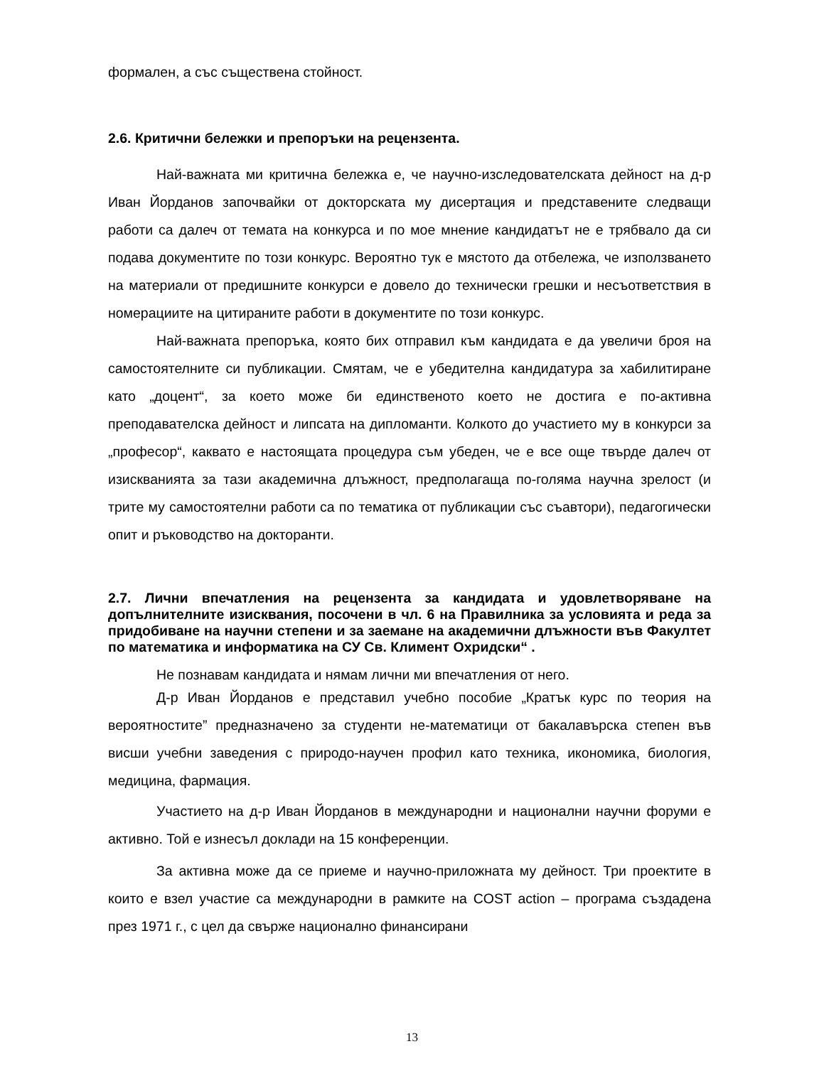формален, а със съществена стойност.
2.6. Критични бележки и препоръки на рецензента.
Най-важната ми критична бележка е, че научно-изследователската дейност на д-р Иван Йорданов започвайки от докторската му дисертация и представените следващи работи са далеч от темата на конкурса и по мое мнение кандидатът не е трябвало да си подава документите по този конкурс. Вероятно тук е мястото да отбележа, че използването на материали от предишните конкурси е довело до технически грешки и несъответствия в номерациите на цитираните работи в документите по този конкурс.
Най-важната препоръка, която бих отправил към кандидата е да увеличи броя на самостоятелните си публикации. Смятам, че е убедителна кандидатура за хабилитиране като „доцент“, за което може би единственото което не достига е по-активна преподавателска дейност и липсата на дипломанти. Колкото до участието му в конкурси за „професор“, каквато е настоящата процедура съм убеден, че е все още твърде далеч от изискванията за тази академична длъжност, предполагаща по-голяма научна зрелост (и трите му самостоятелни работи са по тематика от публикации със съавтори), педагогически опит и ръководство на докторанти.
2.7. Лични впечатления на рецензента за кандидата и удовлетворяване на допълнителните изисквания, посочени в чл. 6 на Правилника за условията и реда за придобиване на научни степени и за заемане на академични длъжности във Факултет по математика и информатика на СУ Св. Климент Охридски“ .
Не познавам кандидата и нямам лични ми впечатления от него.
Д-р Иван Йорданов е представил учебно пособие „Кратък курс по теория на вероятностите” предназначено за студенти не-математици от бакалавърска степен във висши учебни заведения с природо-научен профил като техника, икономика, биология, медицина, фармация.
Участието на д-р Иван Йорданов в международни и национални научни форуми е активно. Той е изнесъл доклади на 15 конференции.
За активна може да се приеме и научно-приложната му дейност. Три проектите в които е взел участие са международни в рамките на COST action – програма създадена през 1971 г., с цел да свърже национално финансирани
13